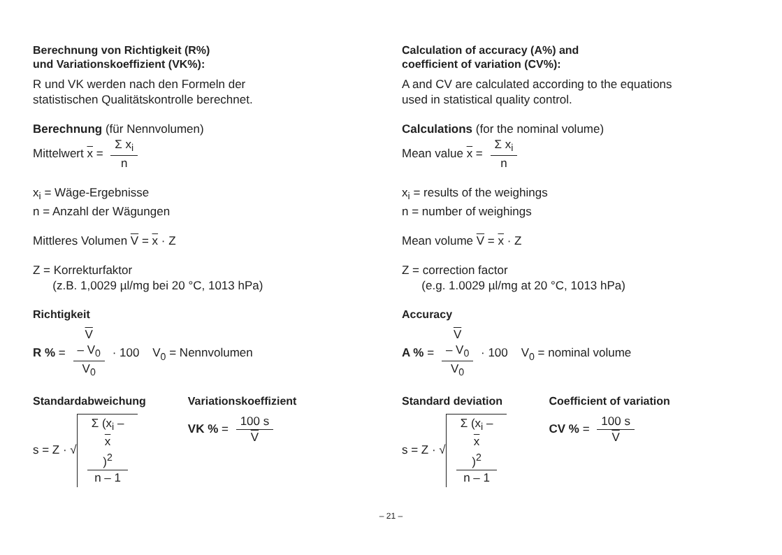Berechnung von Richtigkeit (R%)
und Variationskoeffizient (VK%):
R und VK werden nach den Formeln der
statistischen Qualitätskontrolle berechnet.
Berechnung (für Nennvolumen)
Mittelwert x = Σ x<sub>i</sub> n
x<sub>i</sub> = Wäge-Ergebnisse
n = Anzahl der Wägungen
Mittleres Volumen V = x · Z
Z = Korrekturfaktor
(z.B. 1,0029 µl/mg bei 20 °C, 1013 hPa)
Richtigkeit
R % = V
– V<sub>0</sub> V<sub>0</sub> · 100 V<sub>0</sub> = Nennvolumen
Standardabweichung
s = Z · √ Σ (x<sub>i</sub> –
x)<sup>2</sup> n – 1
Variationskoeffizient
VK % = 100 s V
Calculation of accuracy (A%) and
coefficient of variation (CV%):
A and CV are calculated according to the equations
used in statistical quality control.
Calculations (for the nominal volume)
Mean value x = Σ x<sub>i</sub> n
x<sub>i</sub> = results of the weighings
n = number of weighings
Mean volume V = x · Z
Z = correction factor
(e.g. 1.0029 µl/mg at 20 °C, 1013 hPa)
Accuracy
A % = V
– V<sub>0</sub> V<sub>0</sub> · 100 V<sub>0</sub> = nominal volume
Standard deviation
s = Z · √ Σ (x<sub>i</sub> –
x)<sup>2</sup> n – 1
Coefficient of variation
CV % = 100 s V
– 21 –